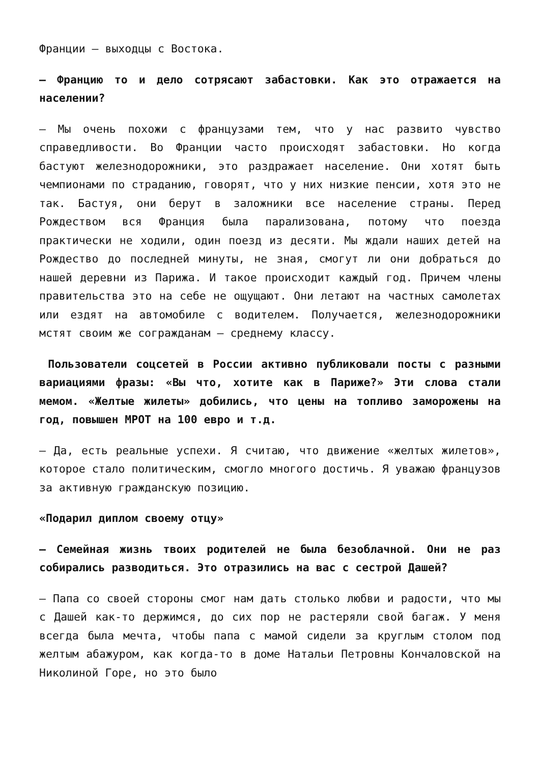Франции — выходцы с Востока.
— Францию то и дело сотрясают забастовки. Как это отражается на населении?
— Мы очень похожи с французами тем, что у нас развито чувство справедливости. Во Франции часто происходят забастовки. Но когда бастуют железнодорожники, это раздражает население. Они хотят быть чемпионами по страданию, говорят, что у них низкие пенсии, хотя это не так. Бастуя, они берут в заложники все население страны. Перед Рождеством вся Франция была парализована, потому что поезда практически не ходили, один поезд из десяти. Мы ждали наших детей на Рождество до последней минуты, не зная, смогут ли они добраться до нашей деревни из Парижа. И такое происходит каждый год. Причем члены правительства это на себе не ощущают. Они летают на частных самолетах или ездят на автомобиле с водителем. Получается, железнодорожники мстят своим же согражданам — среднему классу.
Пользователи соцсетей в России активно публиковали посты с разными вариациями фразы: «Вы что, хотите как в Париже?» Эти слова стали мемом. «Желтые жилеты» добились, что цены на топливо заморожены на год, повышен МРОТ на 100 евро и т.д.
— Да, есть реальные успехи. Я считаю, что движение «желтых жилетов», которое стало политическим, смогло многого достичь. Я уважаю французов за активную гражданскую позицию.
«Подарил диплом своему отцу»
— Семейная жизнь твоих родителей не была безоблачной. Они не раз собирались разводиться. Это отразились на вас с сестрой Дашей?
— Папа со своей стороны смог нам дать столько любви и радости, что мы с Дашей как-то держимся, до сих пор не растеряли свой багаж. У меня всегда была мечта, чтобы папа с мамой сидели за круглым столом под желтым абажуром, как когда-то в доме Натальи Петровны Кончаловской на Николиной Горе, но это было